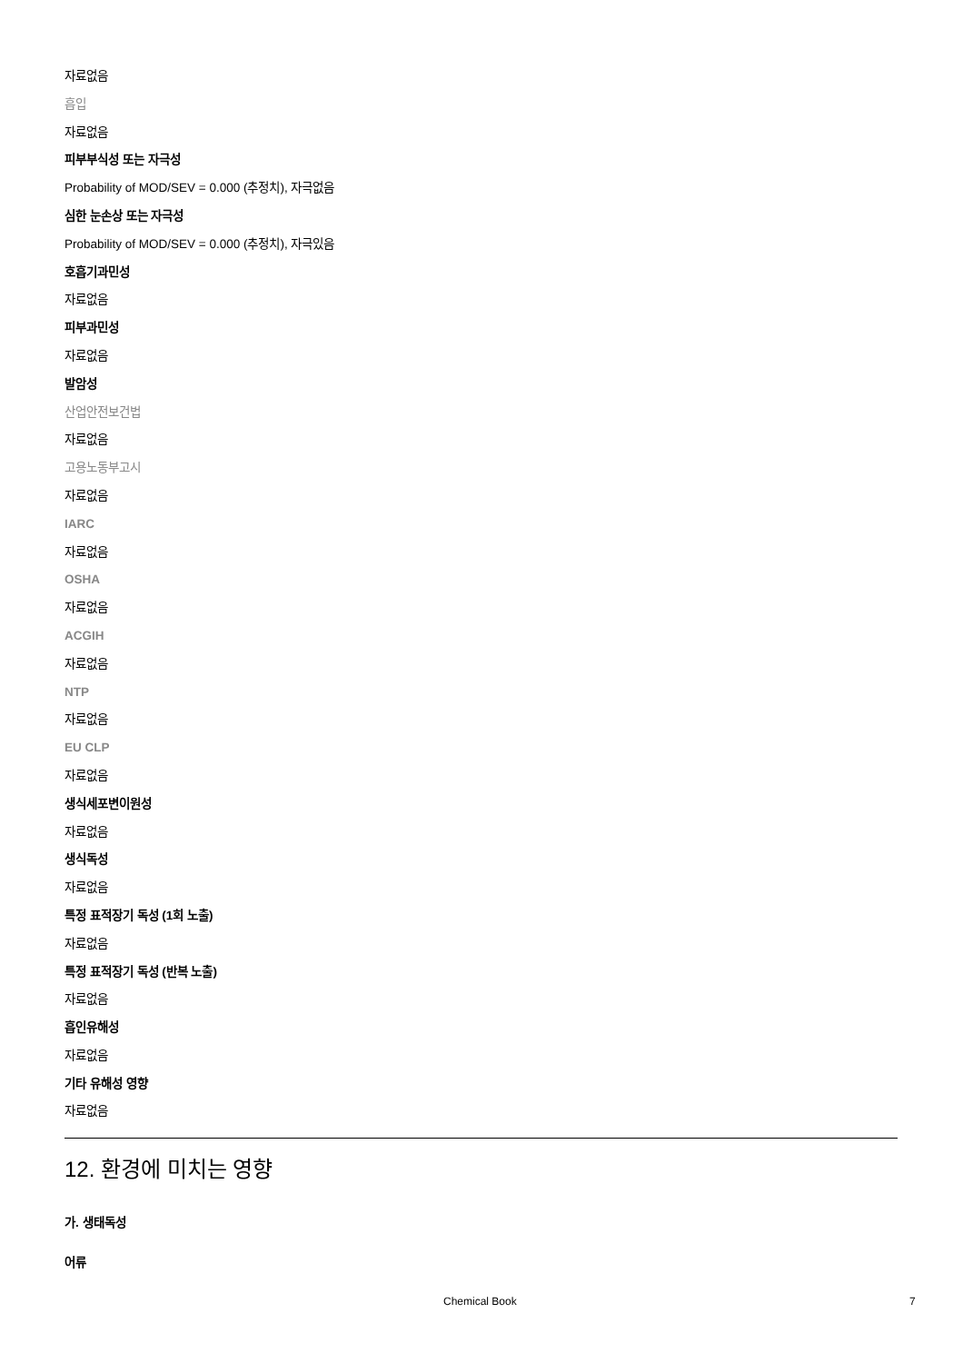자료없음
흡입
자료없음
피부부식성 또는 자극성
Probability of MOD/SEV = 0.000 (추정치), 자극없음
심한 눈손상 또는 자극성
Probability of MOD/SEV = 0.000 (추정치), 자극있음
호흡기과민성
자료없음
피부과민성
자료없음
발암성
산업안전보건법
자료없음
고용노동부고시
자료없음
IARC
자료없음
OSHA
자료없음
ACGIH
자료없음
NTP
자료없음
EU CLP
자료없음
생식세포변이원성
자료없음
생식독성
자료없음
특정 표적장기 독성 (1회 노출)
자료없음
특정 표적장기 독성 (반복 노출)
자료없음
흡인유해성
자료없음
기타 유해성 영향
자료없음
12. 환경에 미치는 영향
가. 생태독성
어류
Chemical Book 7